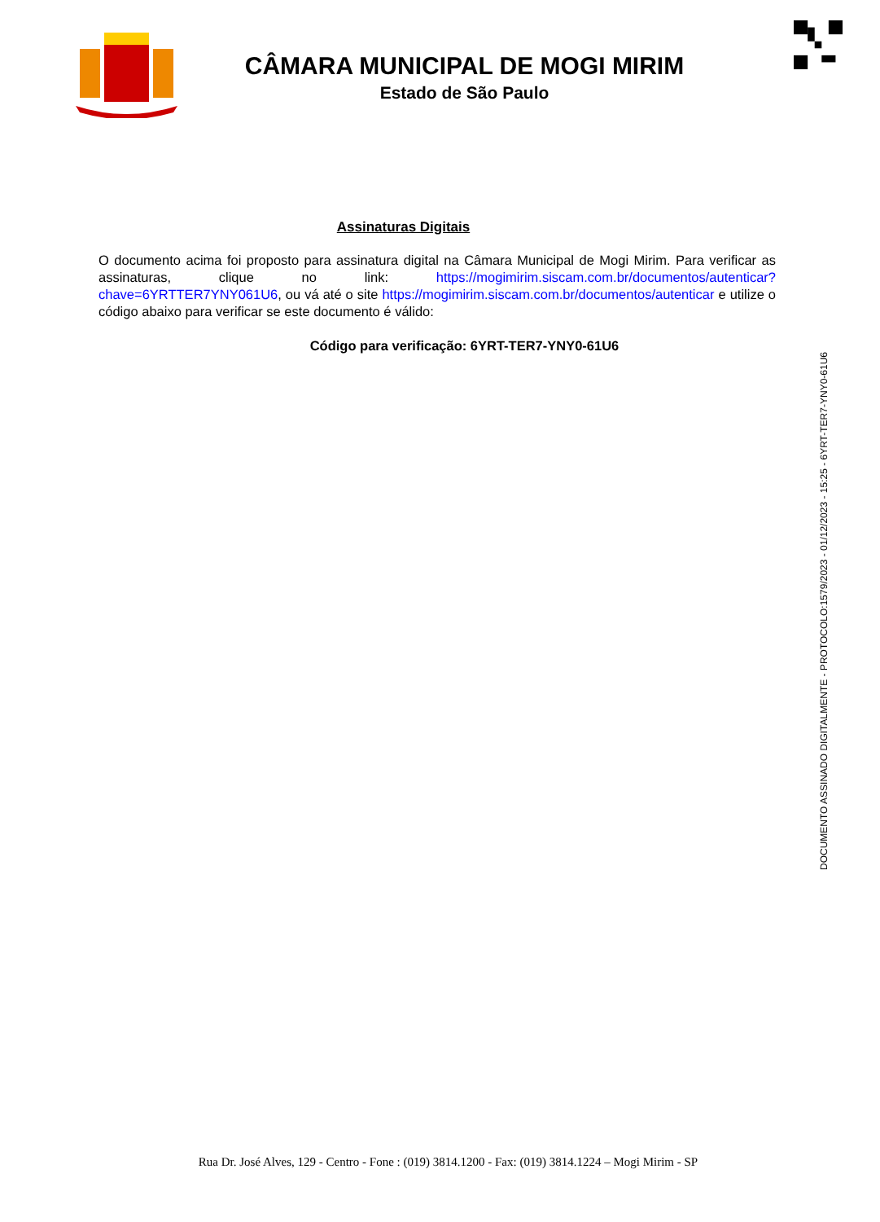CÂMARA MUNICIPAL DE MOGI MIRIM
Estado de São Paulo
Assinaturas Digitais
O documento acima foi proposto para assinatura digital na Câmara Municipal de Mogi Mirim. Para verificar as assinaturas, clique no link: https://mogimirim.siscam.com.br/documentos/autenticar?chave=6YRTTER7YNY061U6, ou vá até o site https://mogimirim.siscam.com.br/documentos/autenticar e utilize o código abaixo para verificar se este documento é válido:
Código para verificação: 6YRT-TER7-YNY0-61U6
DOCUMENTO ASSINADO DIGITALMENTE - PROTOCOLO:1579/2023 - 01/12/2023 - 15:25 - 6YRT-TER7-YNY0-61U6
Rua Dr. José Alves, 129 - Centro - Fone : (019) 3814.1200 - Fax: (019) 3814.1224 – Mogi Mirim - SP